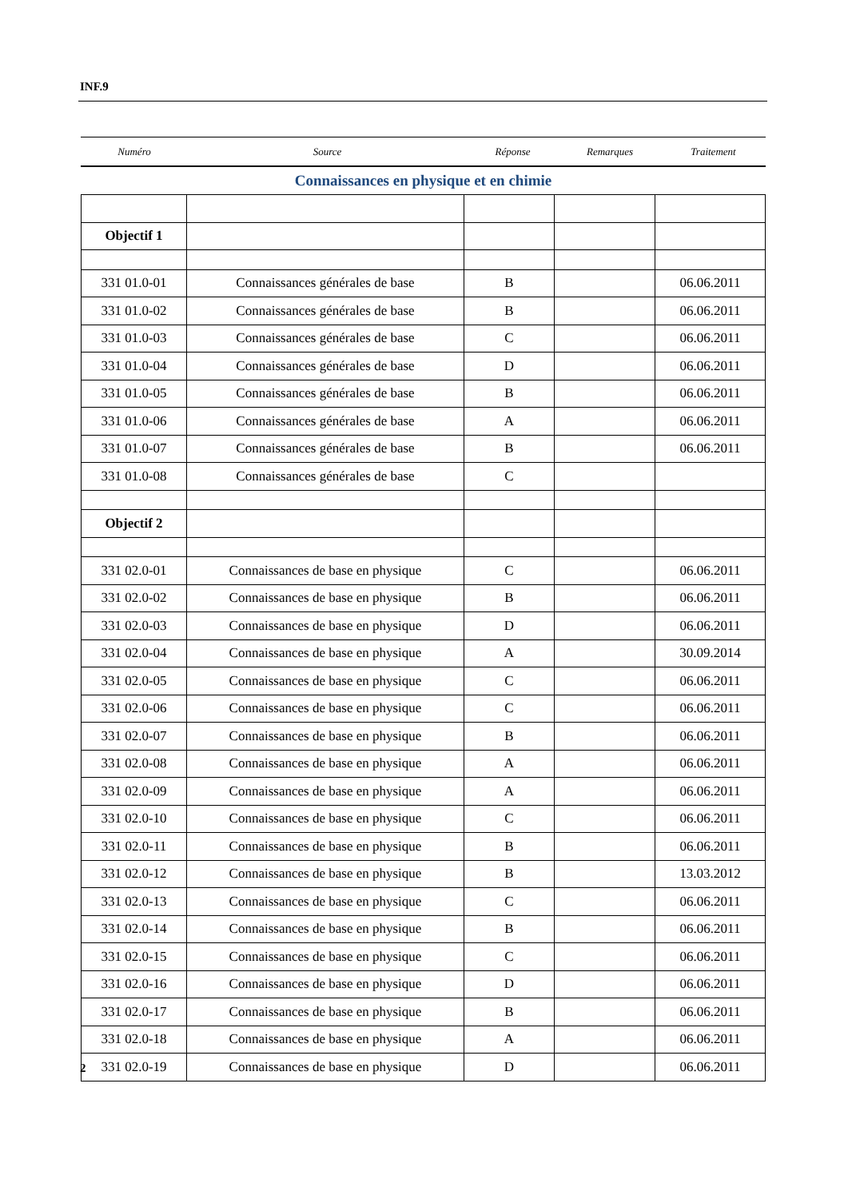INF.9
| Numéro | Source | Réponse | Remarques | Traitement |
| --- | --- | --- | --- | --- |
| Connaissances en physique et en chimie | | | | |
| Objectif 1 | | | | |
| 331 01.0-01 | Connaissances générales de base | B | | 06.06.2011 |
| 331 01.0-02 | Connaissances générales de base | B | | 06.06.2011 |
| 331 01.0-03 | Connaissances générales de base | C | | 06.06.2011 |
| 331 01.0-04 | Connaissances générales de base | D | | 06.06.2011 |
| 331 01.0-05 | Connaissances générales de base | B | | 06.06.2011 |
| 331 01.0-06 | Connaissances générales de base | A | | 06.06.2011 |
| 331 01.0-07 | Connaissances générales de base | B | | 06.06.2011 |
| 331 01.0-08 | Connaissances générales de base | C | | |
| Objectif 2 | | | | |
| 331 02.0-01 | Connaissances de base en physique | C | | 06.06.2011 |
| 331 02.0-02 | Connaissances de base en physique | B | | 06.06.2011 |
| 331 02.0-03 | Connaissances de base en physique | D | | 06.06.2011 |
| 331 02.0-04 | Connaissances de base en physique | A | | 30.09.2014 |
| 331 02.0-05 | Connaissances de base en physique | C | | 06.06.2011 |
| 331 02.0-06 | Connaissances de base en physique | C | | 06.06.2011 |
| 331 02.0-07 | Connaissances de base en physique | B | | 06.06.2011 |
| 331 02.0-08 | Connaissances de base en physique | A | | 06.06.2011 |
| 331 02.0-09 | Connaissances de base en physique | A | | 06.06.2011 |
| 331 02.0-10 | Connaissances de base en physique | C | | 06.06.2011 |
| 331 02.0-11 | Connaissances de base en physique | B | | 06.06.2011 |
| 331 02.0-12 | Connaissances de base en physique | B | | 13.03.2012 |
| 331 02.0-13 | Connaissances de base en physique | C | | 06.06.2011 |
| 331 02.0-14 | Connaissances de base en physique | B | | 06.06.2011 |
| 331 02.0-15 | Connaissances de base en physique | C | | 06.06.2011 |
| 331 02.0-16 | Connaissances de base en physique | D | | 06.06.2011 |
| 331 02.0-17 | Connaissances de base en physique | B | | 06.06.2011 |
| 331 02.0-18 | Connaissances de base en physique | A | | 06.06.2011 |
| 331 02.0-19 | Connaissances de base en physique | D | | 06.06.2011 |
2